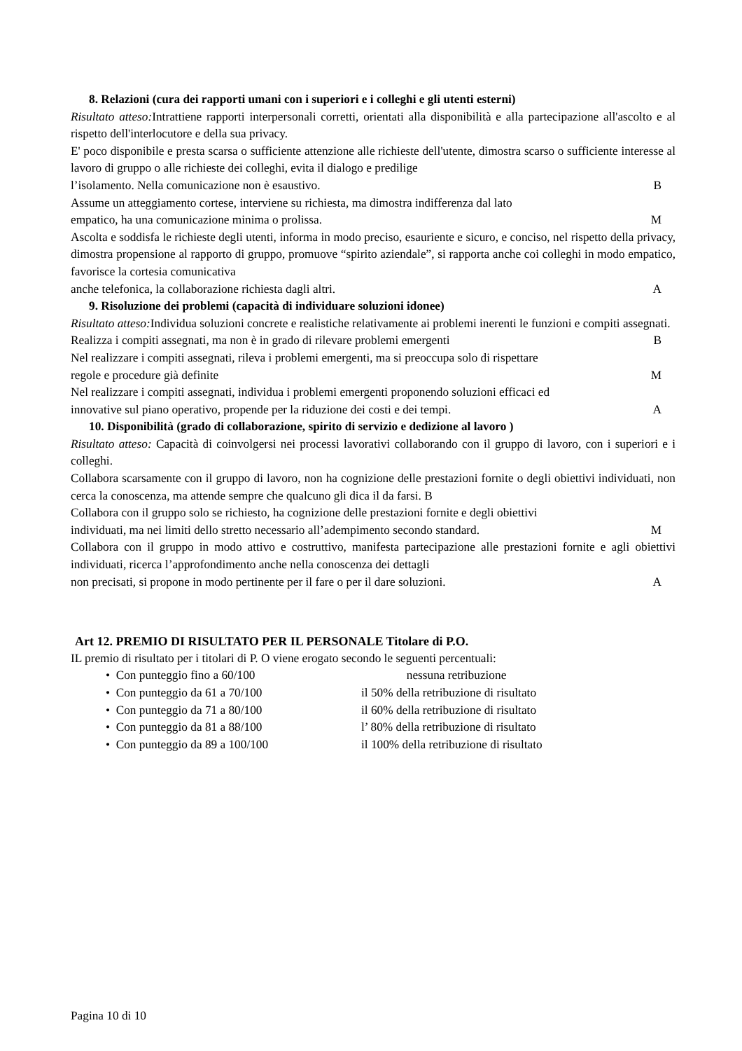8. Relazioni (cura dei rapporti umani con i superiori e i colleghi e gli utenti esterni)
Risultato atteso: Intrattiene rapporti interpersonali corretti, orientati alla disponibilità e alla partecipazione all'ascolto e al rispetto dell'interlocutore e della sua privacy.
E' poco disponibile e presta scarsa o sufficiente attenzione alle richieste dell'utente, dimostra scarso o sufficiente interesse al lavoro di gruppo o alle richieste dei colleghi, evita il dialogo e predilige
l’isolamento. Nella comunicazione non è esaustivo. B
Assume un atteggiamento cortese, interviene su richiesta, ma dimostra indifferenza dal lato
empatico, ha una comunicazione minima o prolissa. M
Ascolta e soddisfa le richieste degli utenti, informa in modo preciso, esauriente e sicuro, e conciso, nel rispetto della privacy, dimostra propensione al rapporto di gruppo, promuove “spirito aziendale”, si rapporta anche coi colleghi in modo empatico, favorisce la cortesia comunicativa
anche telefonica, la collaborazione richiesta dagli altri. A
9. Risoluzione dei problemi (capacità di individuare soluzioni idonee)
Risultato atteso: Individua soluzioni concrete e realistiche relativamente ai problemi inerenti le funzioni e compiti assegnati.
Realizza i compiti assegnati, ma non è in grado di rilevare problemi emergenti B
Nel realizzare i compiti assegnati, rileva i problemi emergenti, ma si preoccupa solo di rispettare
regole e procedure già definite M
Nel realizzare i compiti assegnati, individua i problemi emergenti proponendo soluzioni efficaci ed
innovative sul piano operativo, propende per la riduzione dei costi e dei tempi. A
10. Disponibilità (grado di collaborazione, spirito di servizio e dedizione al lavoro )
Risultato atteso: Capacità di coinvolgersi nei processi lavorativi collaborando con il gruppo di lavoro, con i superiori e i colleghi.
Collabora scarsamente con il gruppo di lavoro, non ha cognizione delle prestazioni fornite o degli obiettivi individuati, non cerca la conoscenza, ma attende sempre che qualcuno gli dica il da farsi. B
Collabora con il gruppo solo se richiesto, ha cognizione delle prestazioni fornite e degli obiettivi
individuati, ma nei limiti dello stretto necessario all’adempimento secondo standard. M
Collabora con il gruppo in modo attivo e costruttivo, manifesta partecipazione alle prestazioni fornite e agli obiettivi individuati, ricerca l’approfondimento anche nella conoscenza dei dettagli
non precisati, si propone in modo pertinente per il fare o per il dare soluzioni. A
Art 12. PREMIO DI RISULTATO PER IL PERSONALE Titolare di P.O.
IL premio di risultato per i titolari di P. O viene erogato secondo le seguenti percentuali:
• Con punteggio fino a 60/100 nessuna retribuzione
• Con punteggio da 61 a 70/100 il 50% della retribuzione di risultato
• Con punteggio da 71 a 80/100 il 60% della retribuzione di risultato
• Con punteggio da 81 a 88/100 l’ 80% della retribuzione di risultato
• Con punteggio da 89 a 100/100 il 100% della retribuzione di risultato
Pagina 10 di 10